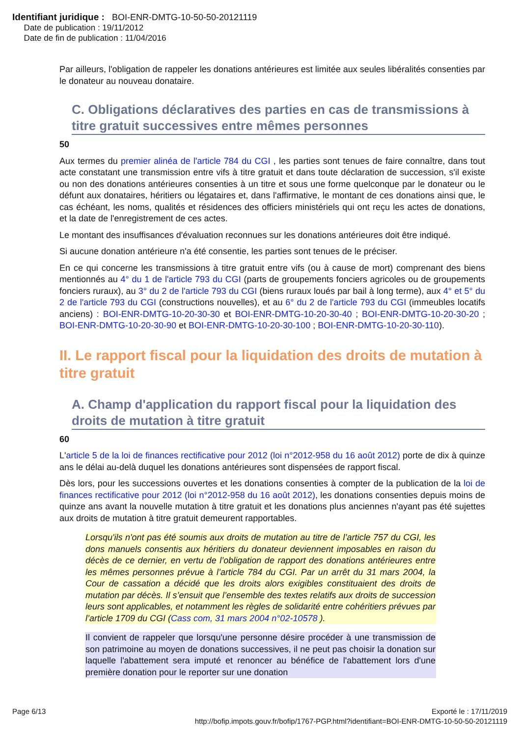Identifiant juridique : BOI-ENR-DMTG-10-50-50-20121119
Date de publication : 19/11/2012
Date de fin de publication : 11/04/2016
Par ailleurs, l'obligation de rappeler les donations antérieures est limitée aux seules libéralités consenties par le donateur au nouveau donataire.
C. Obligations déclaratives des parties en cas de transmissions à titre gratuit successives entre mêmes personnes
50
Aux termes du premier alinéa de l'article 784 du CGI , les parties sont tenues de faire connaître, dans tout acte constatant une transmission entre vifs à titre gratuit et dans toute déclaration de succession, s'il existe ou non des donations antérieures consenties à un titre et sous une forme quelconque par le donateur ou le défunt aux donataires, héritiers ou légataires et, dans l'affirmative, le montant de ces donations ainsi que, le cas échéant, les noms, qualités et résidences des officiers ministériels qui ont reçu les actes de donations, et la date de l'enregistrement de ces actes.
Le montant des insuffisances d'évaluation reconnues sur les donations antérieures doit être indiqué.
Si aucune donation antérieure n'a été consentie, les parties sont tenues de le préciser.
En ce qui concerne les transmissions à titre gratuit entre vifs (ou à cause de mort) comprenant des biens mentionnés au 4° du 1 de l'article 793 du CGI (parts de groupements fonciers agricoles ou de groupements fonciers ruraux), au 3° du 2 de l'article 793 du CGI (biens ruraux loués par bail à long terme), aux 4° et 5° du 2 de l'article 793 du CGI (constructions nouvelles), et au 6° du 2 de l'article 793 du CGI (immeubles locatifs anciens) : BOI-ENR-DMTG-10-20-30-30 et BOI-ENR-DMTG-10-20-30-40 ; BOI-ENR-DMTG-10-20-30-20 ; BOI-ENR-DMTG-10-20-30-90 et BOI-ENR-DMTG-10-20-30-100 ; BOI-ENR-DMTG-10-20-30-110).
II. Le rapport fiscal pour la liquidation des droits de mutation à titre gratuit
A. Champ d'application du rapport fiscal pour la liquidation des droits de mutation à titre gratuit
60
L'article 5 de la loi de finances rectificative pour 2012 (loi n°2012-958 du 16 août 2012) porte de dix à quinze ans le délai au-delà duquel les donations antérieures sont dispensées de rapport fiscal.
Dès lors, pour les successions ouvertes et les donations consenties à compter de la publication de la loi de finances rectificative pour 2012 (loi n°2012-958 du 16 août 2012), les donations consenties depuis moins de quinze ans avant la nouvelle mutation à titre gratuit et les donations plus anciennes n'ayant pas été sujettes aux droits de mutation à titre gratuit demeurent rapportables.
Lorsqu'ils n'ont pas été soumis aux droits de mutation au titre de l’article 757 du CGI, les dons manuels consentis aux héritiers du donateur deviennent imposables en raison du décès de ce dernier, en vertu de l’obligation de rapport des donations antérieures entre les mêmes personnes prévue à l’article 784 du CGI. Par un arrêt du 31 mars 2004, la Cour de cassation a décidé que les droits alors exigibles constituaient des droits de mutation par décès. Il s’ensuit que l’ensemble des textes relatifs aux droits de succession leurs sont applicables, et notamment les règles de solidarité entre cohéritiers prévues par l’article 1709 du CGI (Cass com, 31 mars 2004 n°02-10578 ).
Il convient de rappeler que lorsqu'une personne désire procéder à une transmission de son patrimoine au moyen de donations successives, il ne peut pas choisir la donation sur laquelle l'abattement sera imputé et renoncer au bénéfice de l'abattement lors d'une première donation pour le reporter sur une donation
Page 6/13 Exporté le : 17/11/2019
http://bofip.impots.gouv.fr/bofip/1767-PGP.html?identifiant=BOI-ENR-DMTG-10-50-50-20121119